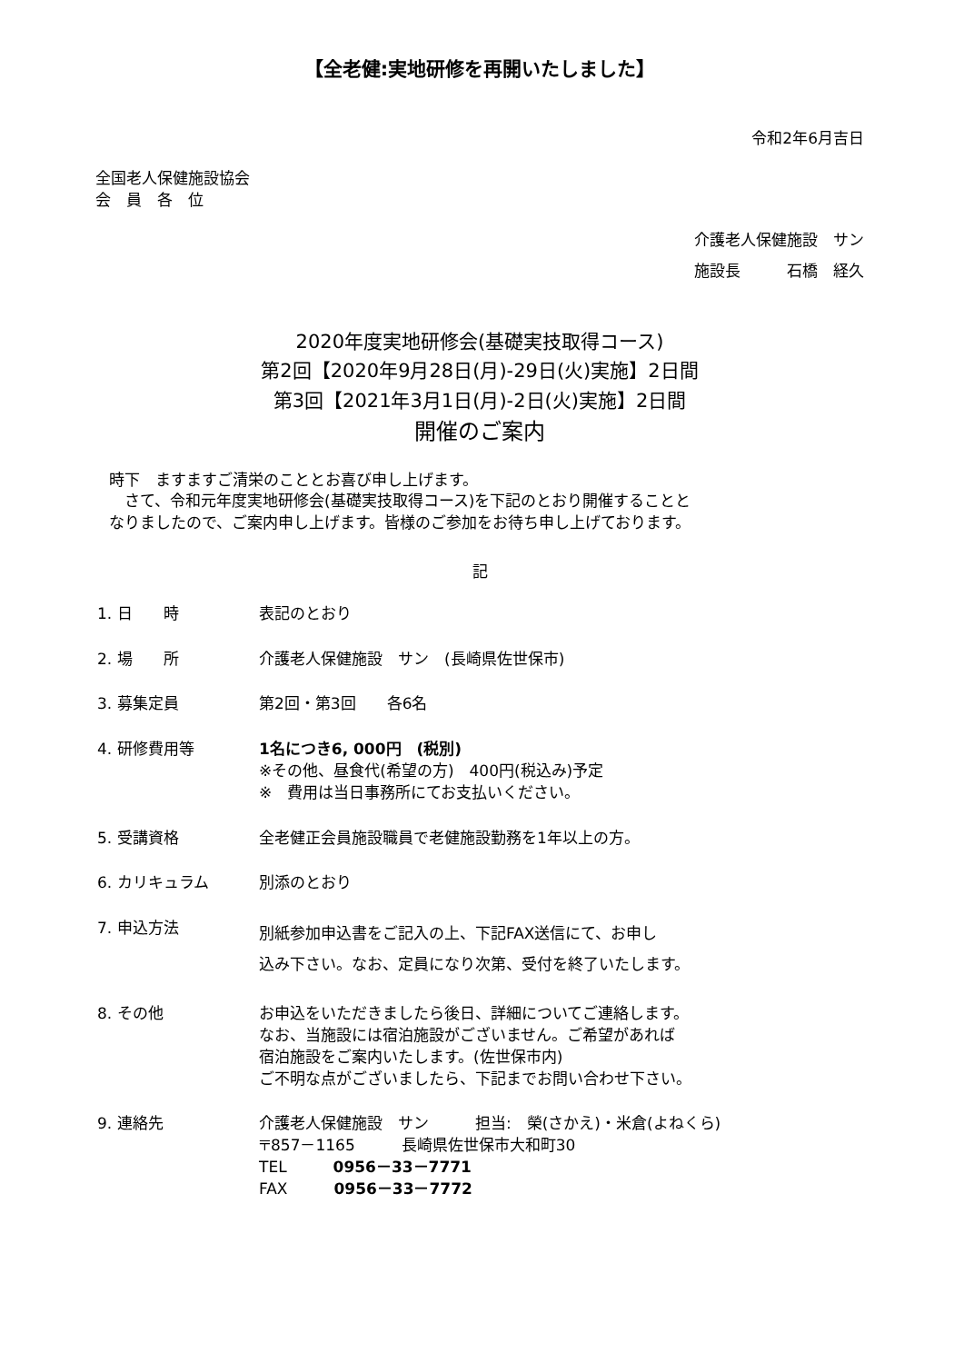【全老健:実地研修を再開いたしました】
令和2年6月吉日
全国老人保健施設協会
会　員　各　位
介護老人保健施設　サン
施設長　　　石橋　経久
2020年度実地研修会(基礎実技取得コース)
第2回【2020年9月28日(月)-29日(火)実施】2日間
第3回【2021年3月1日(月)-2日(火)実施】2日間
開催のご案内
時下　ますますご清栄のこととお喜び申し上げます。
　さて、令和元年度実地研修会(基礎実技取得コース)を下記のとおり開催することと
なりましたので、ご案内申し上げます。皆様のご参加をお待ち申し上げております。
記
| 1. 日 時 | 表記のとおり |
| 2. 場 所 | 介護老人保健施設 サン (長崎県佐世保市) |
| 3. 募集定員 | 第2回・第3回 各6名 |
| 4. 研修費用等 | 1名につき6, 000円 (税別) ※その他、昼食代(希望の方) 400円(税込み)予定 ※ 費用は当日事務所にてお支払いください。 |
| 5. 受講資格 | 全老健正会員施設職員で老健施設勤務を1年以上の方。 |
| 6. カリキュラム | 別添のとおり |
| 7. 申込方法 | 別紙参加申込書をご記入の上、下記FAX送信にて、お申し 込み下さい。なお、定員になり次第、受付を終了いたします。 |
| 8. その他 | お申込をいただきましたら後日、詳細についてご連絡します。 なお、当施設には宿泊施設がございません。ご希望があれば 宿泊施設をご案内いたします。(佐世保市内) ご不明な点がございましたら、下記までお問い合わせ下さい。 |
| 9. 連絡先 | 介護老人保健施設 サン 担当: 榮(さかえ)・米倉(よねくら) 〒857－1165 長崎県佐世保市大和町30 TEL 0956－33－7771 FAX 0956－33－7772 |